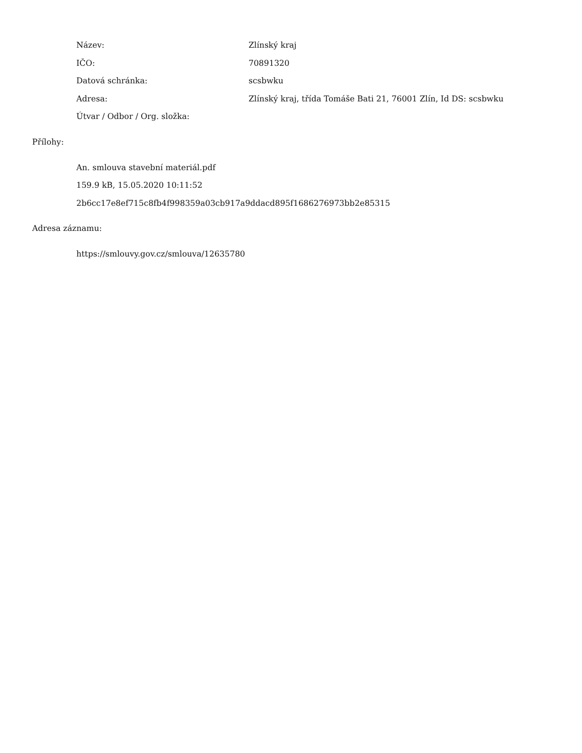Název: Zlínský kraj
IČO: 70891320
Datová schránka: scsbwku
Adresa: Zlínský kraj, třída Tomáše Bati 21, 76001 Zlín, Id DS: scsbwku
Útvar / Odbor / Org. složka:
Přílohy:
An. smlouva stavební materiál.pdf
159.9 kB, 15.05.2020 10:11:52
2b6cc17e8ef715c8fb4f998359a03cb917a9ddacd895f1686276973bb2e85315
Adresa záznamu:
https://smlouvy.gov.cz/smlouva/12635780